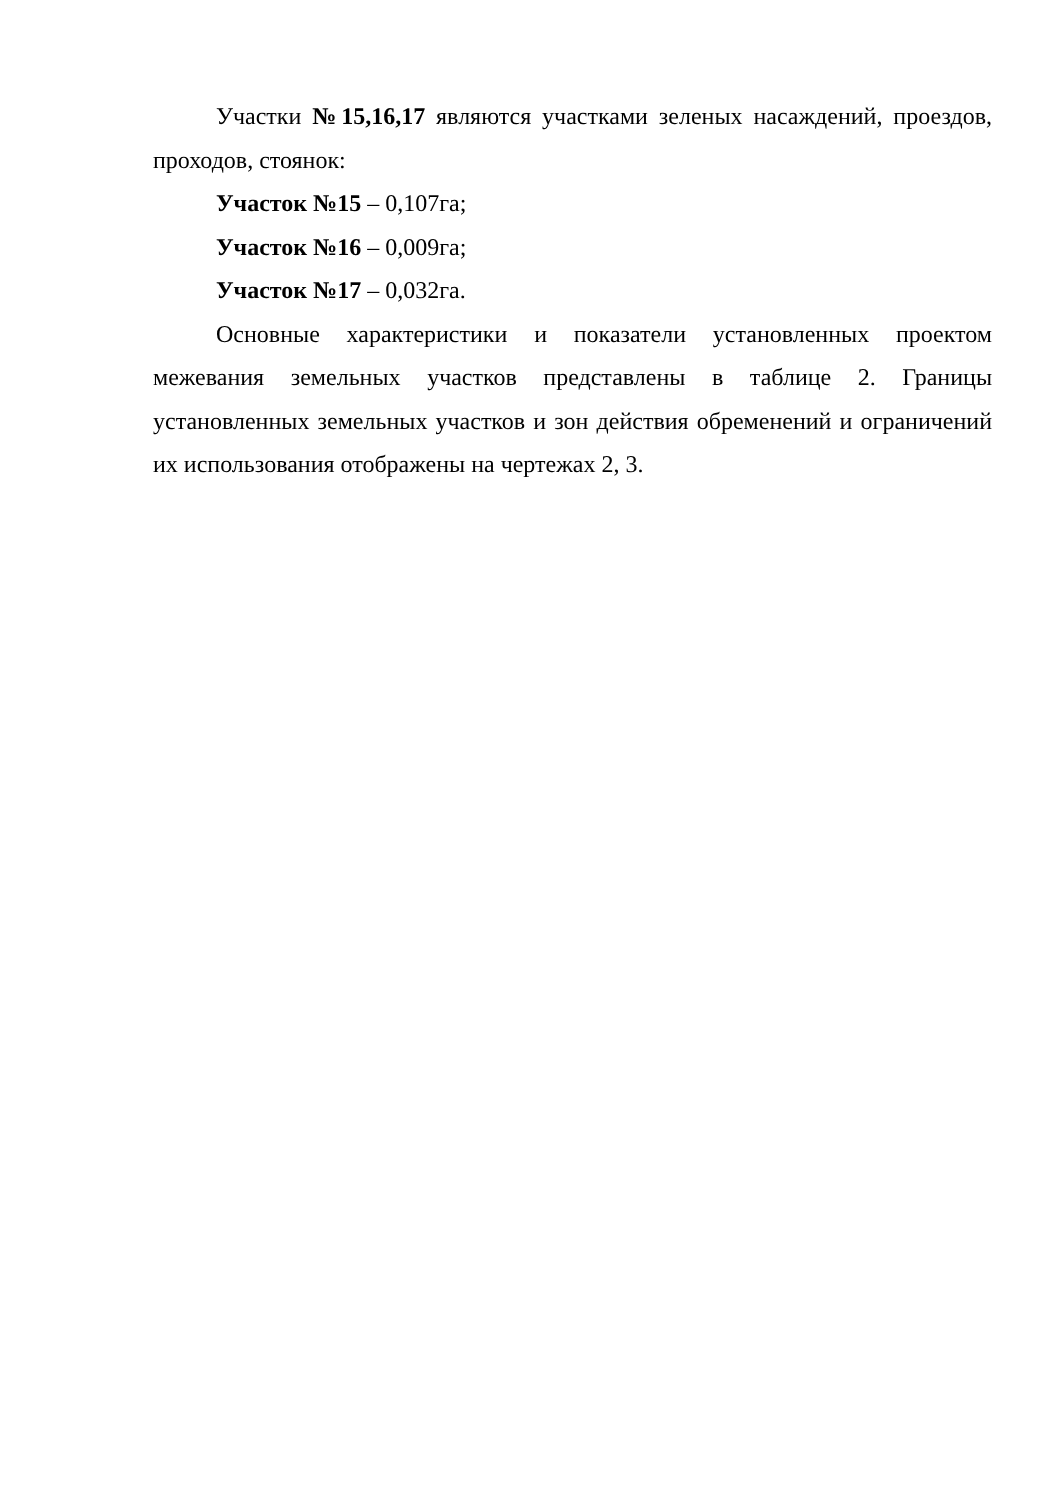Участки №15,16,17 являются участками зеленых насаждений, проездов, проходов, стоянок:
Участок №15 – 0,107га;
Участок №16 – 0,009га;
Участок №17 – 0,032га.
Основные характеристики и показатели установленных проектом межевания земельных участков представлены в таблице 2. Границы установленных земельных участков и зон действия обременений и ограничений их использования отображены на чертежах 2, 3.